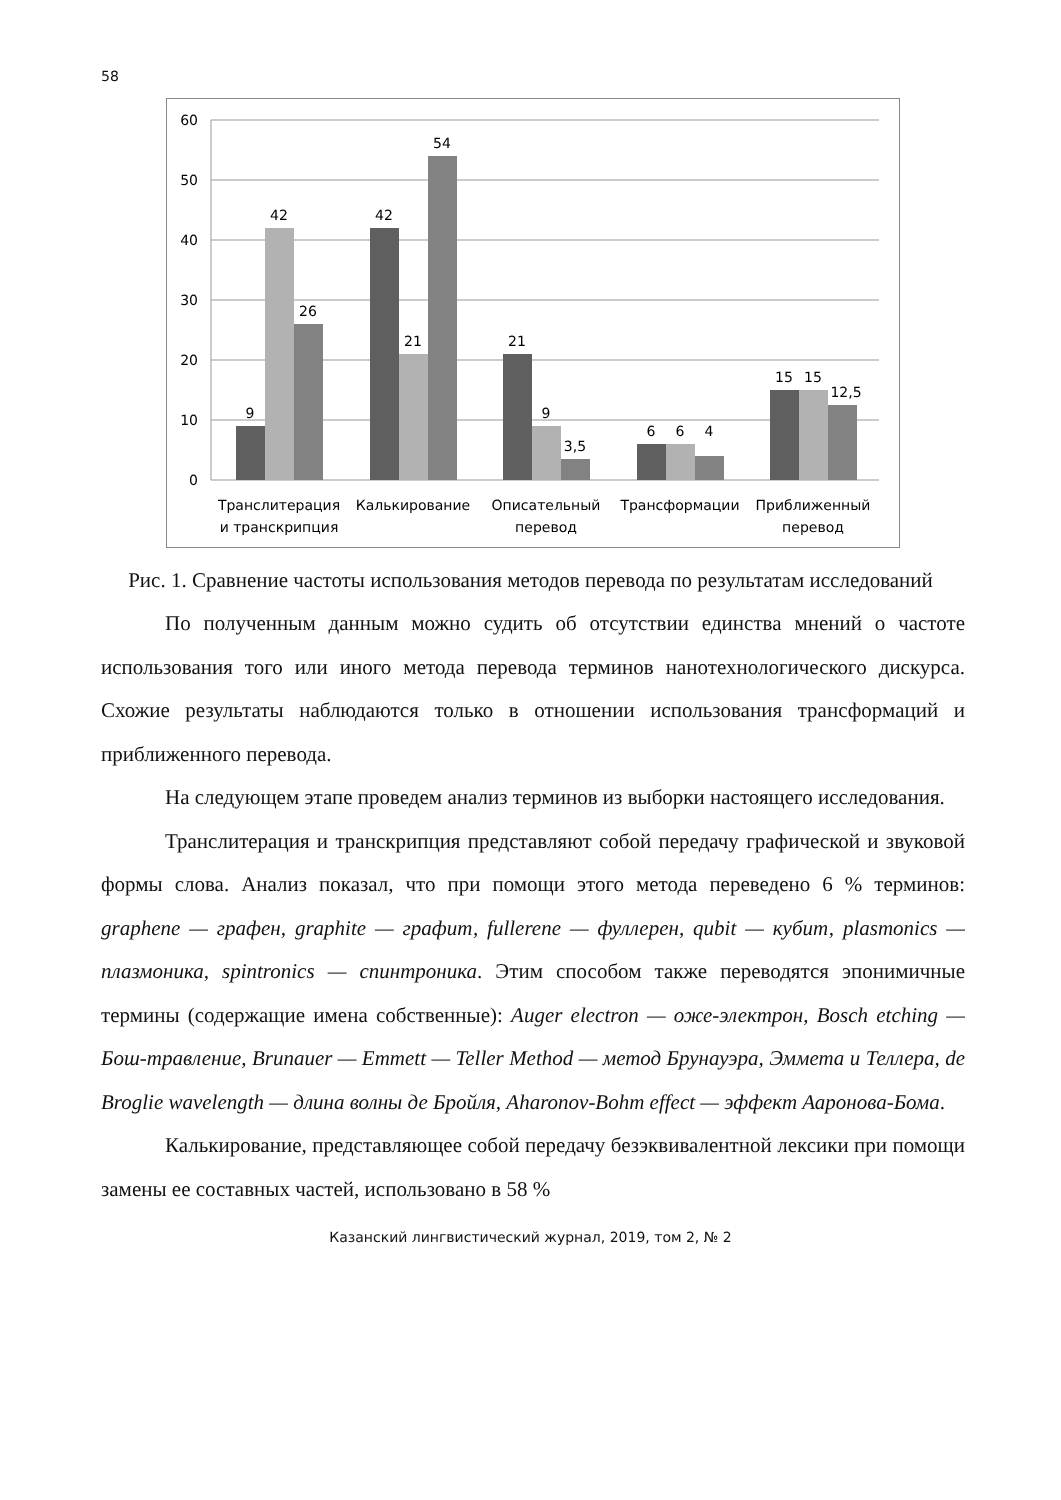58
60
50
40
30
20
10
0
9
42
26
42
21
54
21
9
3,5
6
6
4
15
15
12,5
Транслитерация
и транскрипция
Калькирование
Описательный
перевод
Трансформации
Приближенный
перевод
Рис. 1. Сравнение частоты использования методов перевода по результатам исследований
По полученным данным можно судить об отсутствии единства мнений о частоте использования того или иного метода перевода терминов нанотехнологического дискурса. Схожие результаты наблюдаются только в отношении использования трансформаций и приближенного перевода.
На следующем этапе проведем анализ терминов из выборки настоящего исследования.
Транслитерация и транскрипция представляют собой передачу графической и звуковой формы слова. Анализ показал, что при помощи этого метода переведено 6 % терминов: graphene — графен, graphite — графит, fullerene — фуллерен, qubit — кубит, plasmonics — плазмоника, spintronics — спинтроника. Этим способом также переводятся эпонимичные термины (содержащие имена собственные): Auger electron — оже-электрон, Bosch etching — Бош-травление, Brunauer — Emmett — Teller Method — метод Брунауэра, Эммета и Теллера, de Broglie wavelength — длина волны де Бройля, Aharonov-Bohm effect — эффект Ааронова-Бома.
Калькирование, представляющее собой передачу безэквивалентной лексики при помощи замены ее составных частей, использовано в 58 %
Казанский лингвистический журнал, 2019, том 2, № 2